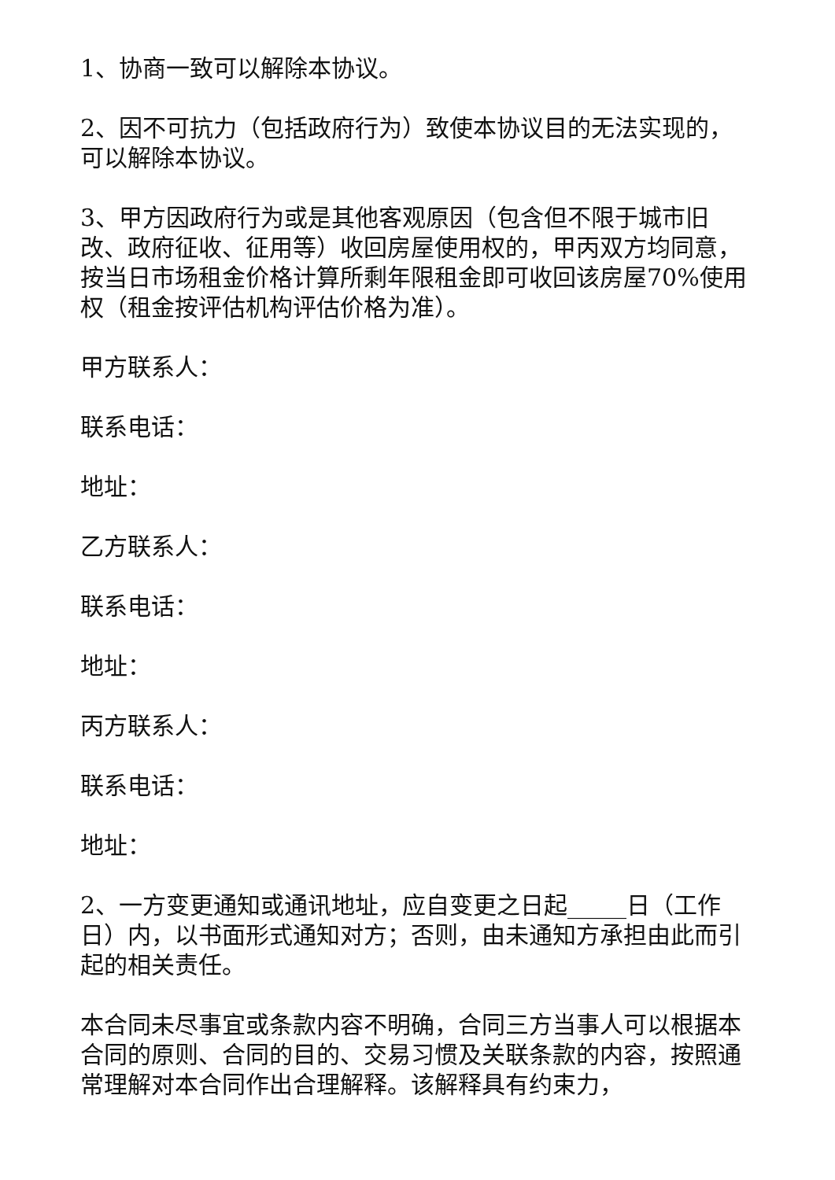1、协商一致可以解除本协议。
2、因不可抗力（包括政府行为）致使本协议目的无法实现的，可以解除本协议。
3、甲方因政府行为或是其他客观原因（包含但不限于城市旧改、政府征收、征用等）收回房屋使用权的，甲丙双方均同意，按当日市场租金价格计算所剩年限租金即可收回该房屋70%使用权（租金按评估机构评估价格为准）。
甲方联系人：
联系电话：
地址：
乙方联系人：
联系电话：
地址：
丙方联系人：
联系电话：
地址：
2、一方变更通知或通讯地址，应自变更之日起_____日（工作日）内，以书面形式通知对方；否则，由未通知方承担由此而引起的相关责任。
本合同未尽事宜或条款内容不明确，合同三方当事人可以根据本合同的原则、合同的目的、交易习惯及关联条款的内容，按照通常理解对本合同作出合理解释。该解释具有约束力，